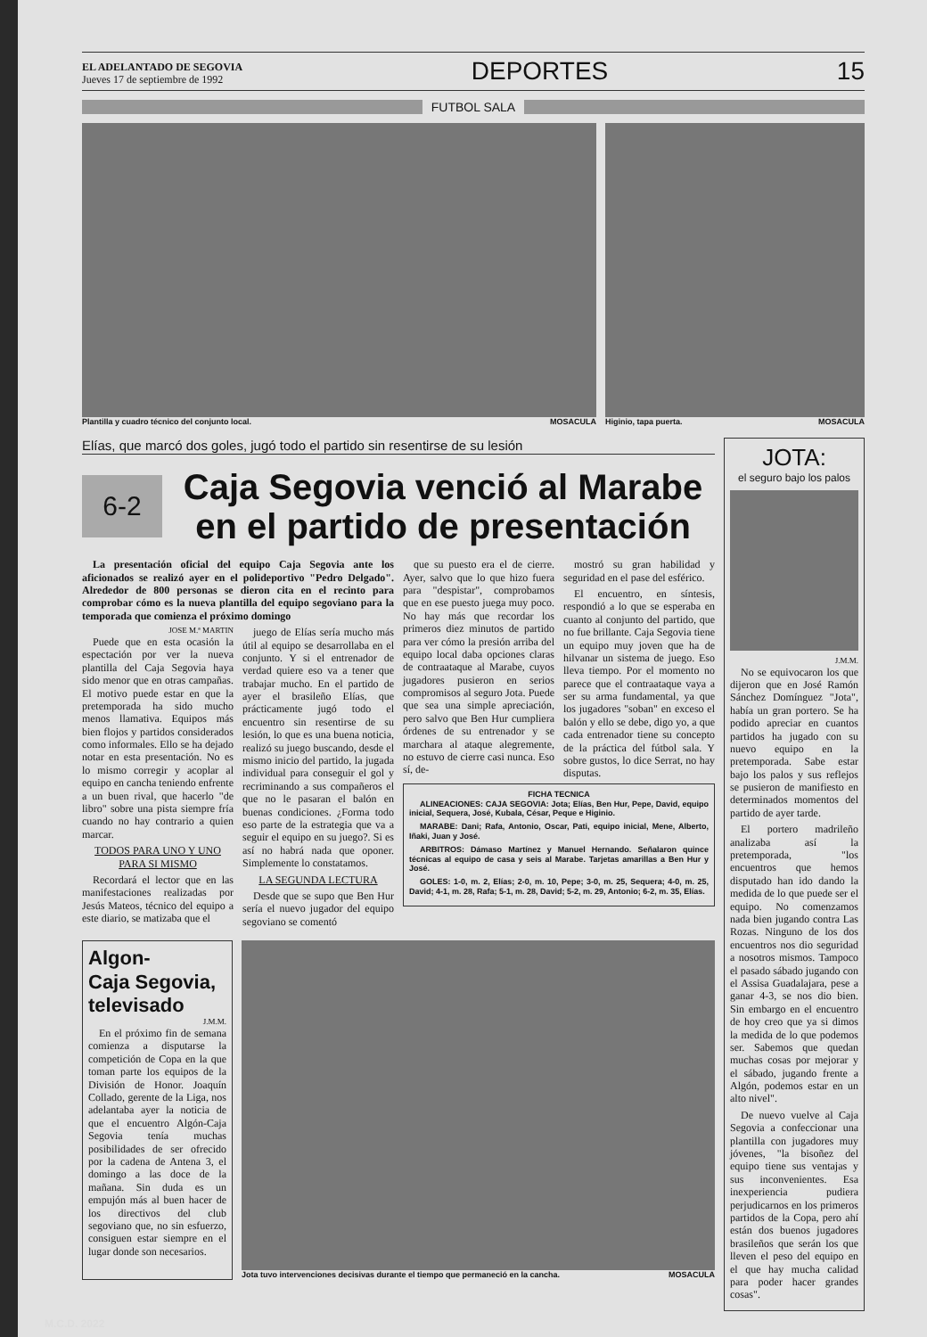EL ADELANTADO DE SEGOVIA
Jueves 17 de septiembre de 1992
DEPORTES
15
FUTBOL SALA
Plantilla y cuadro técnico del conjunto local. MOSACULA Higinio, tapa puerta. MOSACULA
Elías, que marcó dos goles, jugó todo el partido sin resentirse de su lesión
6-2
Caja Segovia venció al Marabe en el partido de presentación
La presentación oficial del equipo Caja Segovia ante los aficionados se realizó ayer en el polideportivo "Pedro Delgado". Alrededor de 800 personas se dieron cita en el recinto para comprobar cómo es la nueva plantilla del equipo segoviano para la temporada que comienza el próximo domingo
JOSE M.ª MARTIN
Puede que en esta ocasión la espectación por ver la nueva plantilla del Caja Segovia haya sido menor que en otras campañas. El motivo puede estar en que la pretemporada ha sido mucho menos llamativa. Equipos más bien flojos y partidos considerados como informales. Ello se ha dejado notar en esta presentación. No es lo mismo corregir y acoplar al equipo en cancha teniendo enfrente a un buen rival, que hacerlo "de libro" sobre una pista siempre fría cuando no hay contrario a quien marcar.
TODOS PARA UNO Y UNO PARA SI MISMO
Recordará el lector que en las manifestaciones realizadas por Jesús Mateos, técnico del equipo a este diario, se matizaba que el
juego de Elías sería mucho más útil al equipo se desarrollaba en el conjunto. Y si el entrenador de verdad quiere eso va a tener que trabajar mucho. En el partido de ayer el brasileño Elías, que prácticamente jugó todo el encuentro sin resentirse de su lesión, lo que es una buena noticia, realizó su juego buscando, desde el mismo inicio del partido, la jugada individual para conseguir el gol y recriminando a sus compañeros el que no le pasaran el balón en buenas condiciones. ¿Forma todo eso parte de la estrategia que va a seguir el equipo en su juego?. Si es así no habrá nada que oponer. Simplemente lo constatamos.
LA SEGUNDA LECTURA
Desde que se supo que Ben Hur sería el nuevo jugador del equipo segoviano se comentó
que su puesto era el de cierre. Ayer, salvo que lo que hizo fuera para "despistar", comprobamos que en ese puesto juega muy poco. No hay más que recordar los primeros diez minutos de partido para ver cómo la presión arriba del equipo local daba opciones claras de contraataque al Marabe, cuyos jugadores pusieron en serios compromisos al seguro Jota. Puede que sea una simple apreciación, pero salvo que Ben Hur cumpliera órdenes de su entrenador y se marchara al ataque alegremente, no estuvo de cierre casi nunca. Eso sí, de-
mostró su gran habilidad y seguridad en el pase del esférico.
El encuentro, en síntesis, respondió a lo que se esperaba en cuanto al conjunto del partido, que no fue brillante. Caja Segovia tiene un equipo muy joven que ha de hilvanar un sistema de juego. Eso lleva tiempo. Por el momento no parece que el contraataque vaya a ser su arma fundamental, ya que los jugadores "soban" en exceso el balón y ello se debe, digo yo, a que cada entrenador tiene su concepto de la práctica del fútbol sala. Y sobre gustos, lo dice Serrat, no hay disputas.
FICHA TECNICA
ALINEACIONES: CAJA SEGOVIA: Jota; Elías, Ben Hur, Pepe, David, equipo inicial, Sequera, José, Kubala, César, Peque e Higinio.
MARABE: Dani; Rafa, Antonio, Oscar, Pati, equipo inicial, Mene, Alberto, Iñaki, Juan y José.
ARBITROS: Dámaso Martínez y Manuel Hernando. Señalaron quince técnicas al equipo de casa y seis al Marabe. Tarjetas amarillas a Ben Hur y José.
GOLES: 1-0, m. 2, Elías; 2-0, m. 10, Pepe; 3-0, m. 25, Sequera; 4-0, m. 25, David; 4-1, m. 28, Rafa; 5-1, m. 28, David; 5-2, m. 29, Antonio; 6-2, m. 35, Elías.
Algon-
Caja Segovia, televisado
J.M.M.
En el próximo fin de semana comienza a disputarse la competición de Copa en la que toman parte los equipos de la División de Honor. Joaquín Collado, gerente de la Liga, nos adelantaba ayer la noticia de que el encuentro Algón-Caja Segovia tenía muchas posibilidades de ser ofrecido por la cadena de Antena 3, el domingo a las doce de la mañana. Sin duda es un empujón más al buen hacer de los directivos del club segoviano que, no sin esfuerzo, consiguen estar siempre en el lugar donde son necesarios.
Jota tuvo intervenciones decisivas durante el tiempo que permaneció en la cancha. MOSACULA
JOTA:
el seguro bajo los palos
J.M.M.
No se equivocaron los que dijeron que en José Ramón Sánchez Domínguez "Jota", había un gran portero. Se ha podido apreciar en cuantos partidos ha jugado con su nuevo equipo en la pretemporada. Sabe estar bajo los palos y sus reflejos se pusieron de manifiesto en determinados momentos del partido de ayer tarde.
El portero madrileño analizaba así la pretemporada, "los encuentros que hemos disputado han ido dando la medida de lo que puede ser el equipo. No comenzamos nada bien jugando contra Las Rozas. Ninguno de los dos encuentros nos dio seguridad a nosotros mismos. Tampoco el pasado sábado jugando con el Assisa Guadalajara, pese a ganar 4-3, se nos dio bien. Sin embargo en el encuentro de hoy creo que ya si dimos la medida de lo que podemos ser. Sabemos que quedan muchas cosas por mejorar y el sábado, jugando frente a Algón, podemos estar en un alto nivel".
De nuevo vuelve al Caja Segovia a confeccionar una plantilla con jugadores muy jóvenes, "la bisoñez del equipo tiene sus ventajas y sus inconvenientes. Esa inexperiencia pudiera perjudicarnos en los primeros partidos de la Copa, pero ahí están dos buenos jugadores brasileños que serán los que lleven el peso del equipo en el que hay mucha calidad para poder hacer grandes cosas".
M.C.D. 2022